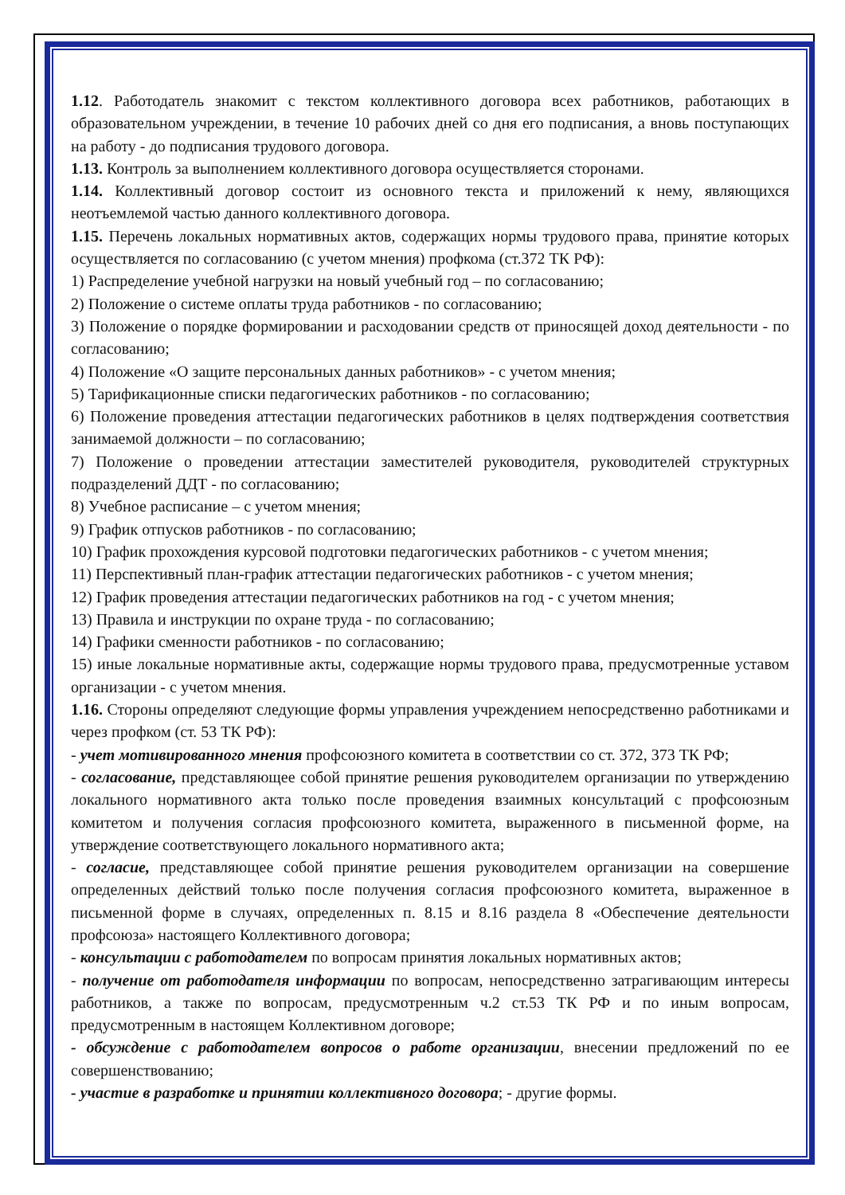1.12. Работодатель знакомит с текстом коллективного договора всех работников, работающих в образовательном учреждении, в течение 10 рабочих дней со дня его подписания, а вновь поступающих на работу - до подписания трудового договора.
1.13. Контроль за выполнением коллективного договора осуществляется сторонами.
1.14. Коллективный договор состоит из основного текста и приложений к нему, являющихся неотъемлемой частью данного коллективного договора.
1.15. Перечень локальных нормативных актов, содержащих нормы трудового права, принятие которых осуществляется по согласованию (с учетом мнения) профкома (ст.372 ТК РФ):
1) Распределение учебной нагрузки на новый учебный год – по согласованию;
2) Положение о системе оплаты труда работников - по согласованию;
3) Положение о порядке формировании и расходовании средств от приносящей доход деятельности - по согласованию;
4) Положение «О защите персональных данных работников» - с учетом мнения;
5) Тарификационные списки педагогических работников - по согласованию;
6) Положение проведения аттестации педагогических работников в целях подтверждения соответствия занимаемой должности – по согласованию;
7) Положение о проведении аттестации заместителей руководителя, руководителей структурных подразделений ДДТ - по согласованию;
8) Учебное расписание – с учетом мнения;
9) График отпусков работников - по согласованию;
10) График прохождения курсовой подготовки педагогических работников - с учетом мнения;
11) Перспективный план-график аттестации педагогических работников - с учетом мнения;
12) График проведения аттестации педагогических работников на год - с учетом мнения;
13) Правила и инструкции по охране труда - по согласованию;
14) Графики сменности работников - по согласованию;
15) иные локальные нормативные акты, содержащие нормы трудового права, предусмотренные уставом организации - с учетом мнения.
1.16. Стороны определяют следующие формы управления учреждением непосредственно работниками и через профком (ст. 53 ТК РФ):
- учет мотивированного мнения профсоюзного комитета в соответствии со ст. 372, 373 ТК РФ;
- согласование, представляющее собой принятие решения руководителем организации по утверждению локального нормативного акта только после проведения взаимных консультаций с профсоюзным комитетом и получения согласия профсоюзного комитета, выраженного в письменной форме, на утверждение соответствующего локального нормативного акта;
- согласие, представляющее собой принятие решения руководителем организации на совершение определенных действий только после получения согласия профсоюзного комитета, выраженное в письменной форме в случаях, определенных п. 8.15 и 8.16 раздела 8 «Обеспечение деятельности профсоюза» настоящего Коллективного договора;
- консультации с работодателем по вопросам принятия локальных нормативных актов;
- получение от работодателя информации по вопросам, непосредственно затрагивающим интересы работников, а также по вопросам, предусмотренным ч.2 ст.53 ТК РФ и по иным вопросам, предусмотренным в настоящем Коллективном договоре;
- обсуждение с работодателем вопросов о работе организации, внесении предложений по ее совершенствованию;
- участие в разработке и принятии коллективного договора; - другие формы.